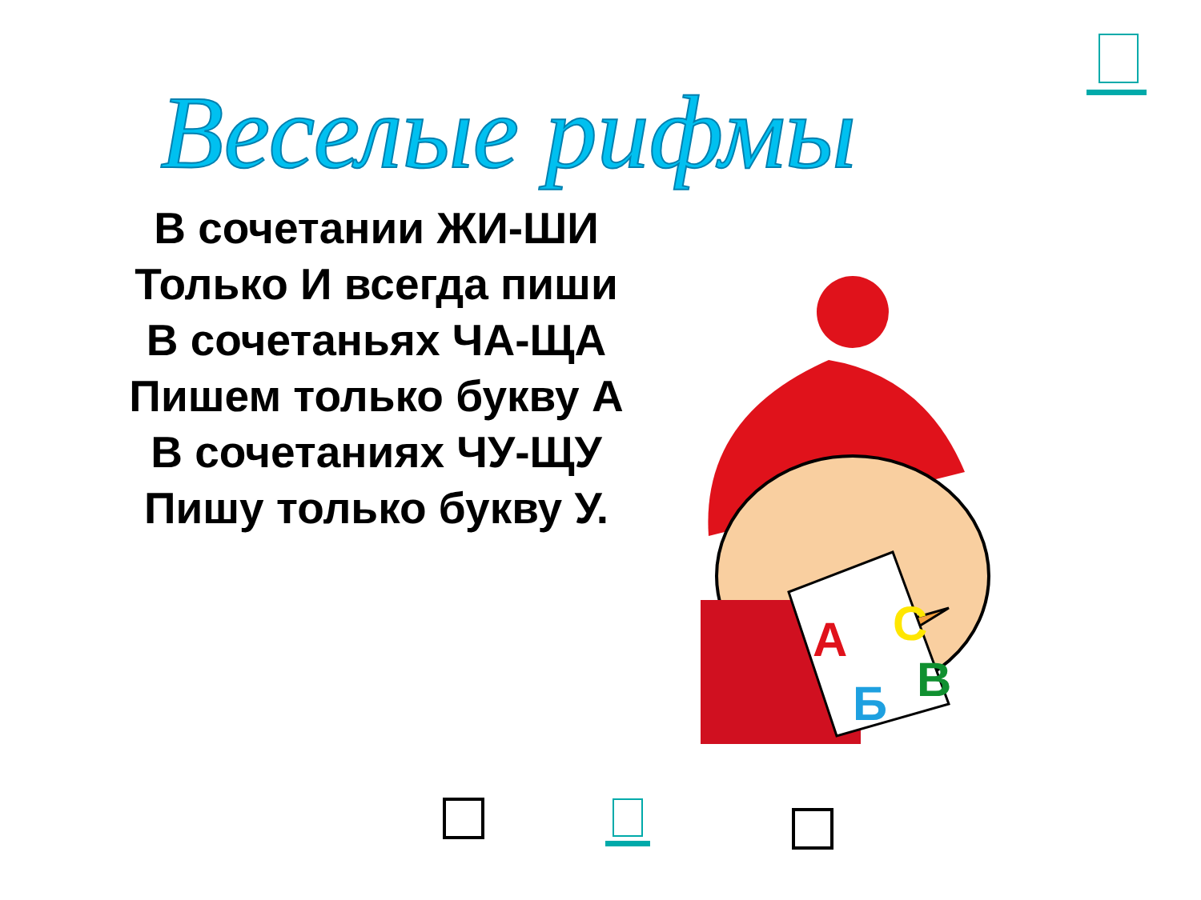Веселые рифмы
В сочетании ЖИ-ШИ
Только И всегда пиши
В сочетаньях ЧА-ЩА
Пишем только букву А
В сочетаниях ЧУ-ЩУ
Пишу только букву У.
А
C
Б
В